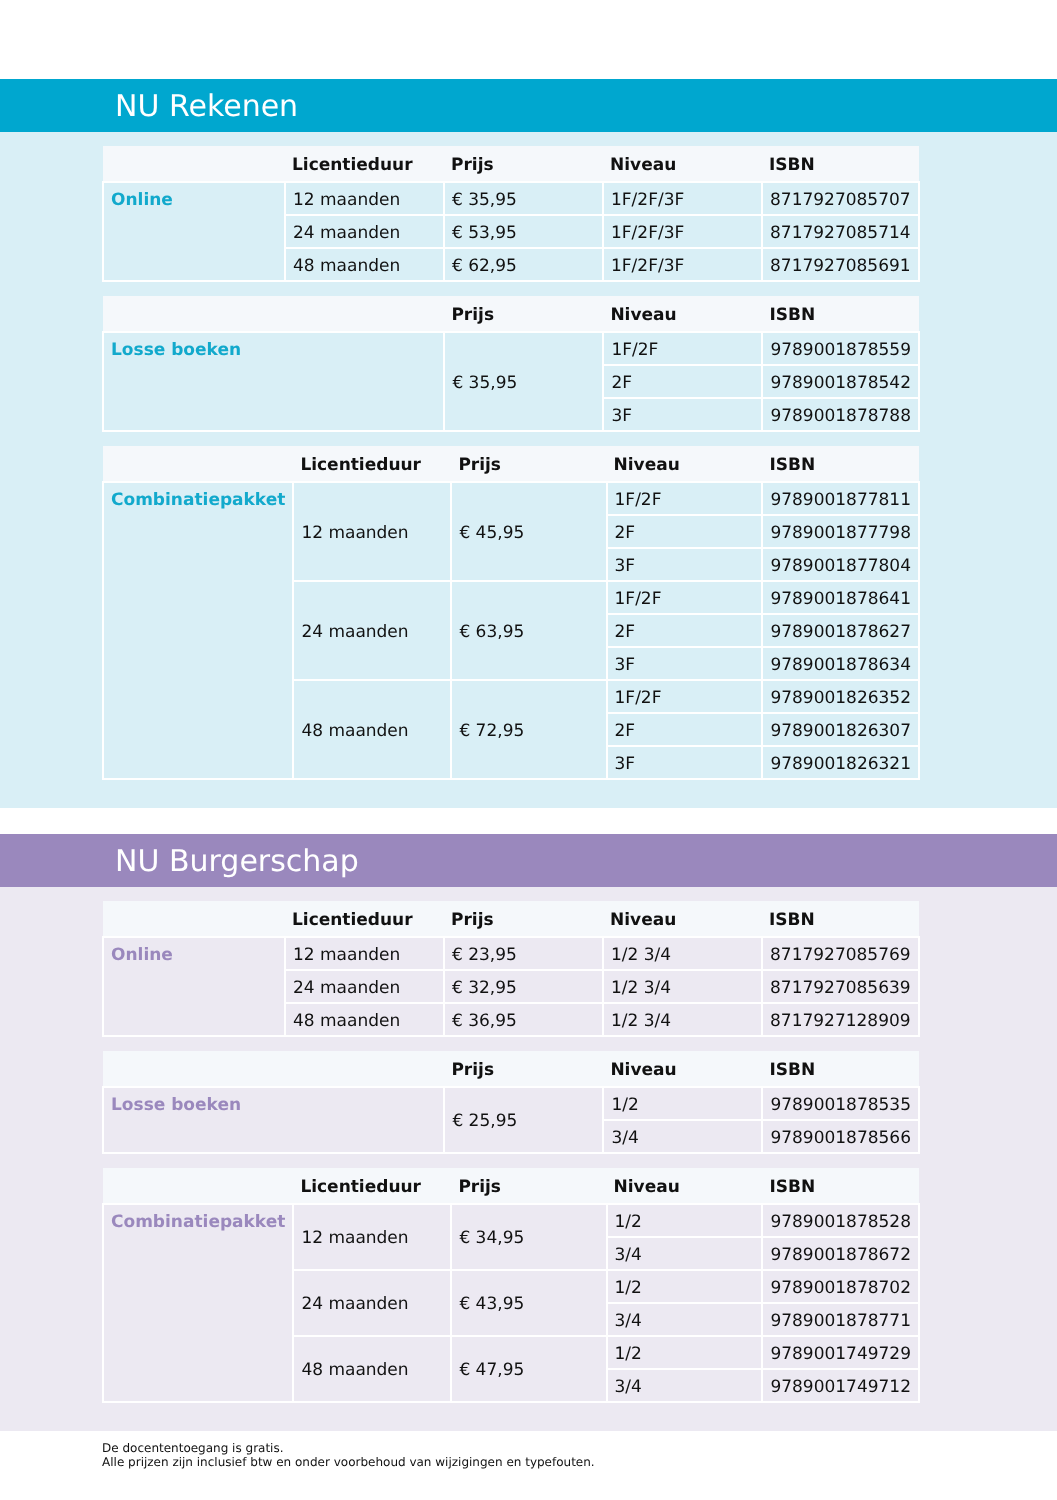NU Rekenen
| | Licentieduur | Prijs | Niveau | ISBN |
| --- | --- | --- | --- | --- |
| Online | 12 maanden | € 35,95 | 1F/2F/3F | 8717927085707 |
| | 24 maanden | € 53,95 | 1F/2F/3F | 8717927085714 |
| | 48 maanden | € 62,95 | 1F/2F/3F | 8717927085691 |
| | Prijs | Niveau | ISBN |
| --- | --- | --- | --- |
| Losse boeken | € 35,95 | 1F/2F | 9789001878559 |
| | | 2F | 9789001878542 |
| | | 3F | 9789001878788 |
| | Licentieduur | Prijs | Niveau | ISBN |
| --- | --- | --- | --- | --- |
| Combinatiepakket | 12 maanden | € 45,95 | 1F/2F | 9789001877811 |
| | | | 2F | 9789001877798 |
| | | | 3F | 9789001877804 |
| | 24 maanden | € 63,95 | 1F/2F | 9789001878641 |
| | | | 2F | 9789001878627 |
| | | | 3F | 9789001878634 |
| | 48 maanden | € 72,95 | 1F/2F | 9789001826352 |
| | | | 2F | 9789001826307 |
| | | | 3F | 9789001826321 |
NU Burgerschap
| | Licentieduur | Prijs | Niveau | ISBN |
| --- | --- | --- | --- | --- |
| Online | 12 maanden | € 23,95 | 1/2 3/4 | 8717927085769 |
| | 24 maanden | € 32,95 | 1/2 3/4 | 8717927085639 |
| | 48 maanden | € 36,95 | 1/2 3/4 | 8717927128909 |
| | Prijs | Niveau | ISBN |
| --- | --- | --- | --- |
| Losse boeken | € 25,95 | 1/2 | 9789001878535 |
| | | 3/4 | 9789001878566 |
| | Licentieduur | Prijs | Niveau | ISBN |
| --- | --- | --- | --- | --- |
| Combinatiepakket | 12 maanden | € 34,95 | 1/2 | 9789001878528 |
| | | | 3/4 | 9789001878672 |
| | 24 maanden | € 43,95 | 1/2 | 9789001878702 |
| | | | 3/4 | 9789001878771 |
| | 48 maanden | € 47,95 | 1/2 | 9789001749729 |
| | | | 3/4 | 9789001749712 |
De docententoegang is gratis.
Alle prijzen zijn inclusief btw en onder voorbehoud van wijzigingen en typefouten.